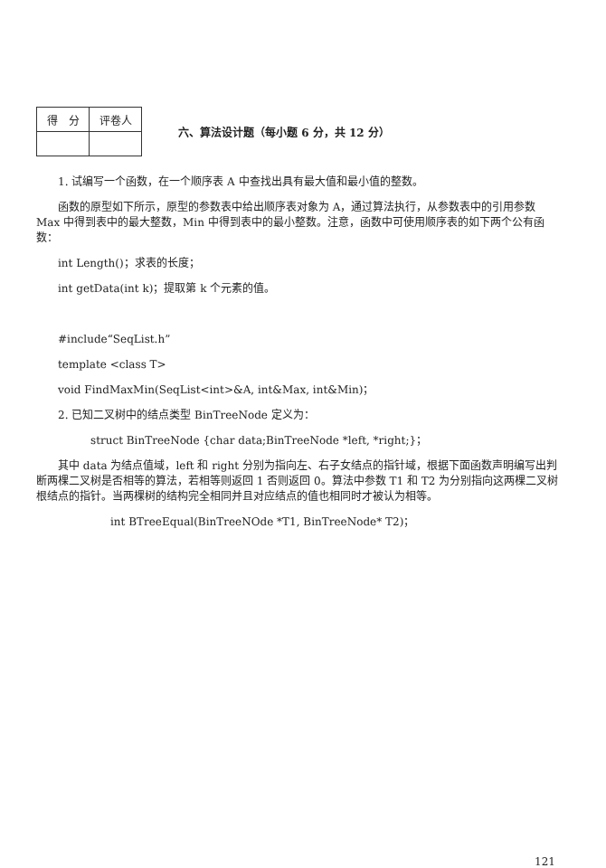| 得 分 | 评卷人 |
| --- | --- |
六、算法设计题（每小题 6 分，共 12 分）
1. 试编写一个函数，在一个顺序表 A 中查找出具有最大值和最小值的整数。
函数的原型如下所示，原型的参数表中给出顺序表对象为 A，通过算法执行，从参数表中的引用参数 Max 中得到表中的最大整数，Min 中得到表中的最小整数。注意，函数中可使用顺序表的如下两个公有函数：
int Length()；求表的长度；
int getData(int k)；提取第 k 个元素的值。
#include“SeqList.h”
template <class T>
void FindMaxMin(SeqList<int>&A, int&Max, int&Min)；
2. 已知二叉树中的结点类型 BinTreeNode 定义为：
struct BinTreeNode {char data;BinTreeNode *left, *right;}；
其中 data 为结点值域，left 和 right 分别为指向左、右子女结点的指针域，根据下面函数声明编写出判断两棵二叉树是否相等的算法，若相等则返回 1 否则返回 0。算法中参数 T1 和 T2 为分别指向这两棵二叉树根结点的指针。当两棵树的结构完全相同并且对应结点的值也相同时才被认为相等。
int BTreeEqual(BinTreeNOde *T1, BinTreeNode* T2)；
121